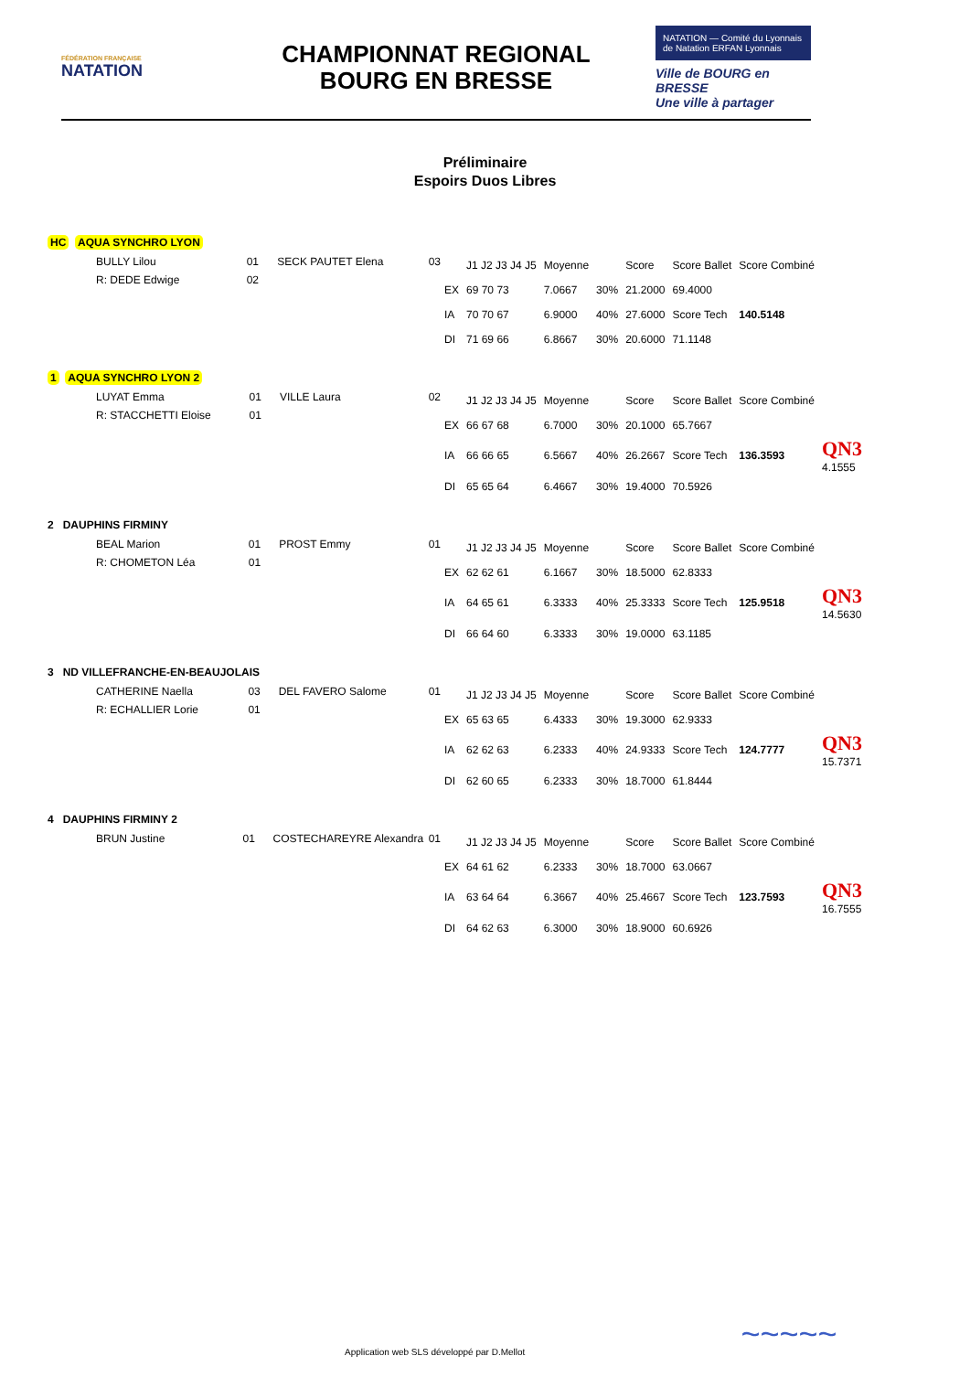FÉDÉRATION FRANÇAISE
NATATION
CHAMPIONNAT REGIONAL
BOURG EN BRESSE
NATATION — Comité du Lyonnais de Natation ERFAN Lyonnais
Ville de BOURG en BRESSE
Une ville à partager
Préliminaire
Espoirs Duos Libres
HC AQUA SYNCHRO LYON
| BULLY Lilou | 01 | SECK PAUTET Elena | 03 |
| R: DEDE Edwige | 02 | | |
| | J1 J2 J3 J4 J5 | Moyenne | | Score | Score Ballet | Score Combiné |
| EX | 69 70 73 | 7.0667 | 30% | 21.2000 | 69.4000 | |
| IA | 70 70 67 | 6.9000 | 40% | 27.6000 | Score Tech | 140.5148 |
| DI | 71 69 66 | 6.8667 | 30% | 20.6000 | 71.1148 | |
1 AQUA SYNCHRO LYON 2
| LUYAT Emma | 01 | VILLE Laura | 02 |
| R: STACCHETTI Eloise | 01 | | |
| | J1 J2 J3 J4 J5 | Moyenne | | Score | Score Ballet | Score Combiné | |
| EX | 66 67 68 | 6.7000 | 30% | 20.1000 | 65.7667 | | |
| IA | 66 66 65 | 6.5667 | 40% | 26.2667 | Score Tech | 136.3593 | QN3 4.1555 |
| DI | 65 65 64 | 6.4667 | 30% | 19.4000 | 70.5926 | | |
2 DAUPHINS FIRMINY
| BEAL Marion | 01 | PROST Emmy | 01 |
| R: CHOMETON Léa | 01 | | |
| | J1 J2 J3 J4 J5 | Moyenne | | Score | Score Ballet | Score Combiné | |
| EX | 62 62 61 | 6.1667 | 30% | 18.5000 | 62.8333 | | |
| IA | 64 65 61 | 6.3333 | 40% | 25.3333 | Score Tech | 125.9518 | QN3 14.5630 |
| DI | 66 64 60 | 6.3333 | 30% | 19.0000 | 63.1185 | | |
3 ND VILLEFRANCHE-EN-BEAUJOLAIS
| CATHERINE Naella | 03 | DEL FAVERO Salome | 01 |
| R: ECHALLIER Lorie | 01 | | |
| | J1 J2 J3 J4 J5 | Moyenne | | Score | Score Ballet | Score Combiné | |
| EX | 65 63 65 | 6.4333 | 30% | 19.3000 | 62.9333 | | |
| IA | 62 62 63 | 6.2333 | 40% | 24.9333 | Score Tech | 124.7777 | QN3 15.7371 |
| DI | 62 60 65 | 6.2333 | 30% | 18.7000 | 61.8444 | | |
4 DAUPHINS FIRMINY 2
| BRUN Justine | 01 | COSTECHAREYRE Alexandra | 01 |
| | J1 J2 J3 J4 J5 | Moyenne | | Score | Score Ballet | Score Combiné | |
| EX | 64 61 62 | 6.2333 | 30% | 18.7000 | 63.0667 | | |
| IA | 63 64 64 | 6.3667 | 40% | 25.4667 | Score Tech | 123.7593 | QN3 16.7555 |
| DI | 64 62 63 | 6.3000 | 30% | 18.9000 | 60.6926 | | |
Application web SLS développé par D.Mellot
~~~~~